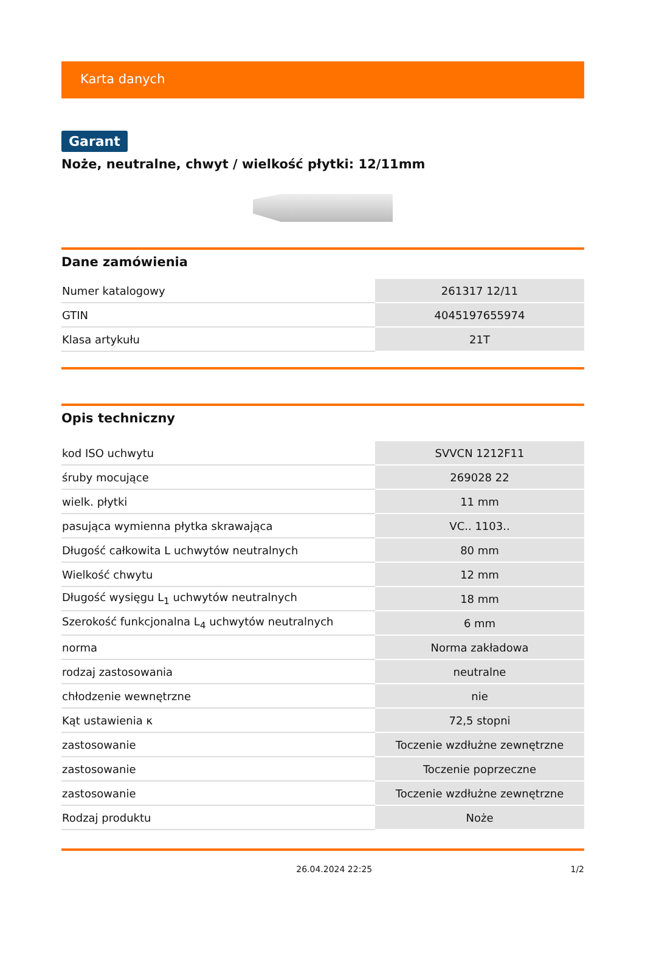Karta danych
Garant
Noże, neutralne, chwyt / wielkość płytki: 12/11mm
Dane zamówienia
| Numer katalogowy | 261317 12/11 |
| GTIN | 4045197655974 |
| Klasa artykułu | 21T |
Opis techniczny
| kod ISO uchwytu | SVVCN 1212F11 |
| śruby mocujące | 269028 22 |
| wielk. płytki | 11 mm |
| pasująca wymienna płytka skrawająca | VC.. 1103.. |
| Długość całkowita L uchwytów neutralnych | 80 mm |
| Wielkość chwytu | 12 mm |
| Długość wysięgu L<sub>1</sub> uchwytów neutralnych | 18 mm |
| Szerokość funkcjonalna L<sub>4</sub> uchwytów neutralnych | 6 mm |
| norma | Norma zakładowa |
| rodzaj zastosowania | neutralne |
| chłodzenie wewnętrzne | nie |
| Kąt ustawienia κ | 72,5 stopni |
| zastosowanie | Toczenie wzdłużne zewnętrzne |
| zastosowanie | Toczenie poprzeczne |
| zastosowanie | Toczenie wzdłużne zewnętrzne |
| Rodzaj produktu | Noże |
26.04.2024 22:25 1/2